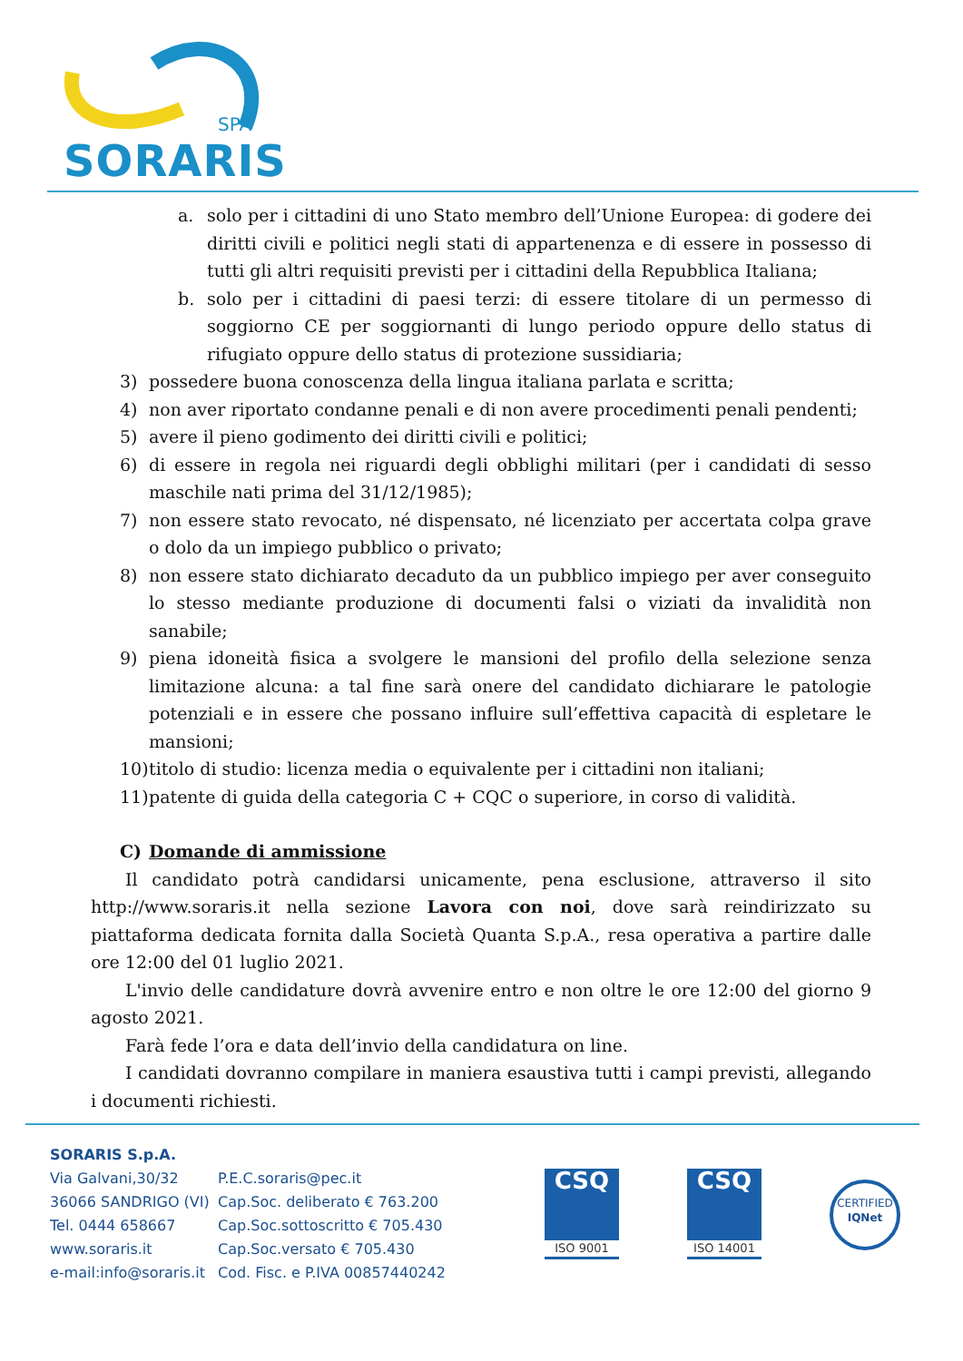SPA
SORARIS
a. solo per i cittadini di uno Stato membro dell’Unione Europea: di godere dei diritti civili e politici negli stati di appartenenza e di essere in possesso di tutti gli altri requisiti previsti per i cittadini della Repubblica Italiana;
b. solo per i cittadini di paesi terzi: di essere titolare di un permesso di soggiorno CE per soggiornanti di lungo periodo oppure dello status di rifugiato oppure dello status di protezione sussidiaria;
3) possedere buona conoscenza della lingua italiana parlata e scritta;
4) non aver riportato condanne penali e di non avere procedimenti penali pendenti;
5) avere il pieno godimento dei diritti civili e politici;
6) di essere in regola nei riguardi degli obblighi militari (per i candidati di sesso maschile nati prima del 31/12/1985);
7) non essere stato revocato, né dispensato, né licenziato per accertata colpa grave o dolo da un impiego pubblico o privato;
8) non essere stato dichiarato decaduto da un pubblico impiego per aver conseguito lo stesso mediante produzione di documenti falsi o viziati da invalidità non sanabile;
9) piena idoneità fisica a svolgere le mansioni del profilo della selezione senza limitazione alcuna: a tal fine sarà onere del candidato dichiarare le patologie potenziali e in essere che possano influire sull’effettiva capacità di espletare le mansioni;
10) titolo di studio: licenza media o equivalente per i cittadini non italiani;
11) patente di guida della categoria C + CQC o superiore, in corso di validità.
C) Domande di ammissione
Il candidato potrà candidarsi unicamente, pena esclusione, attraverso il sito http://www.soraris.it nella sezione Lavora con noi, dove sarà reindirizzato su piattaforma dedicata fornita dalla Società Quanta S.p.A., resa operativa a partire dalle ore 12:00 del 01 luglio 2021.
L'invio delle candidature dovrà avvenire entro e non oltre le ore 12:00 del giorno 9 agosto 2021.
Farà fede l’ora e data dell’invio della candidatura on line.
I candidati dovranno compilare in maniera esaustiva tutti i campi previsti, allegando i documenti richiesti.
SORARIS S.p.A.
Via Galvani,30/32
36066 SANDRIGO (VI)
Tel. 0444 658667
www.soraris.it
e-mail:info@soraris.it
P.E.C.soraris@pec.it
Cap.Soc. deliberato € 763.200
Cap.Soc.sottoscritto € 705.430
Cap.Soc.versato € 705.430
Cod. Fisc. e P.IVA 00857440242
CSQ
ISO 9001
CSQ
ISO 14001
CERTIFIED
IQNet